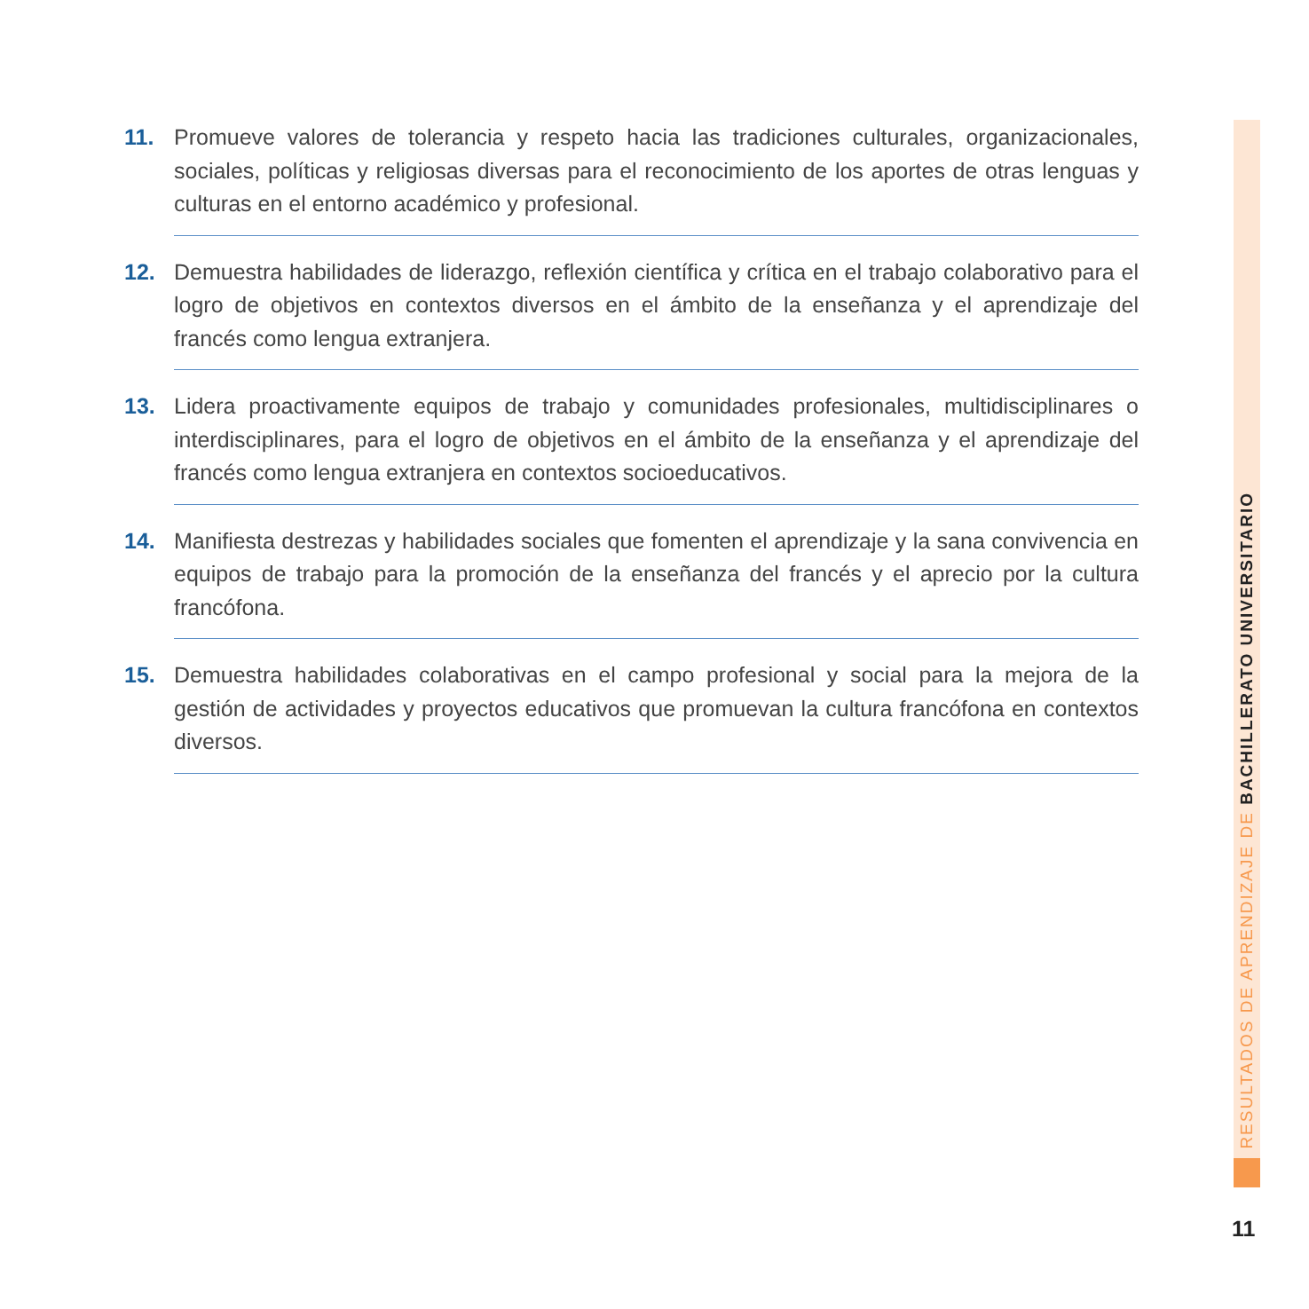11.
Promueve valores de tolerancia y respeto hacia las tradiciones culturales, organizacionales, sociales, políticas y religiosas diversas para el reconocimiento de los aportes de otras lenguas y culturas en el entorno académico y profesional.
12.
Demuestra habilidades de liderazgo, reflexión científica y crítica en el trabajo colaborativo para el logro de objetivos en contextos diversos en el ámbito de la enseñanza y el aprendizaje del francés como lengua extranjera.
13.
Lidera proactivamente equipos de trabajo y comunidades profesionales, multidisciplinares o interdisciplinares, para el logro de objetivos en el ámbito de la enseñanza y el aprendizaje del francés como lengua extranjera en contextos socioeducativos.
14.
Manifiesta destrezas y habilidades sociales que fomenten el aprendizaje y la sana convivencia en equipos de trabajo para la promoción de la enseñanza del francés y el aprecio por la cultura francófona.
15.
Demuestra habilidades colaborativas en el campo profesional y social para la mejora de la gestión de actividades y proyectos educativos que promuevan la cultura francófona en contextos diversos.
RESULTADOS DE APRENDIZAJE DE BACHILLERATO UNIVERSITARIO
11